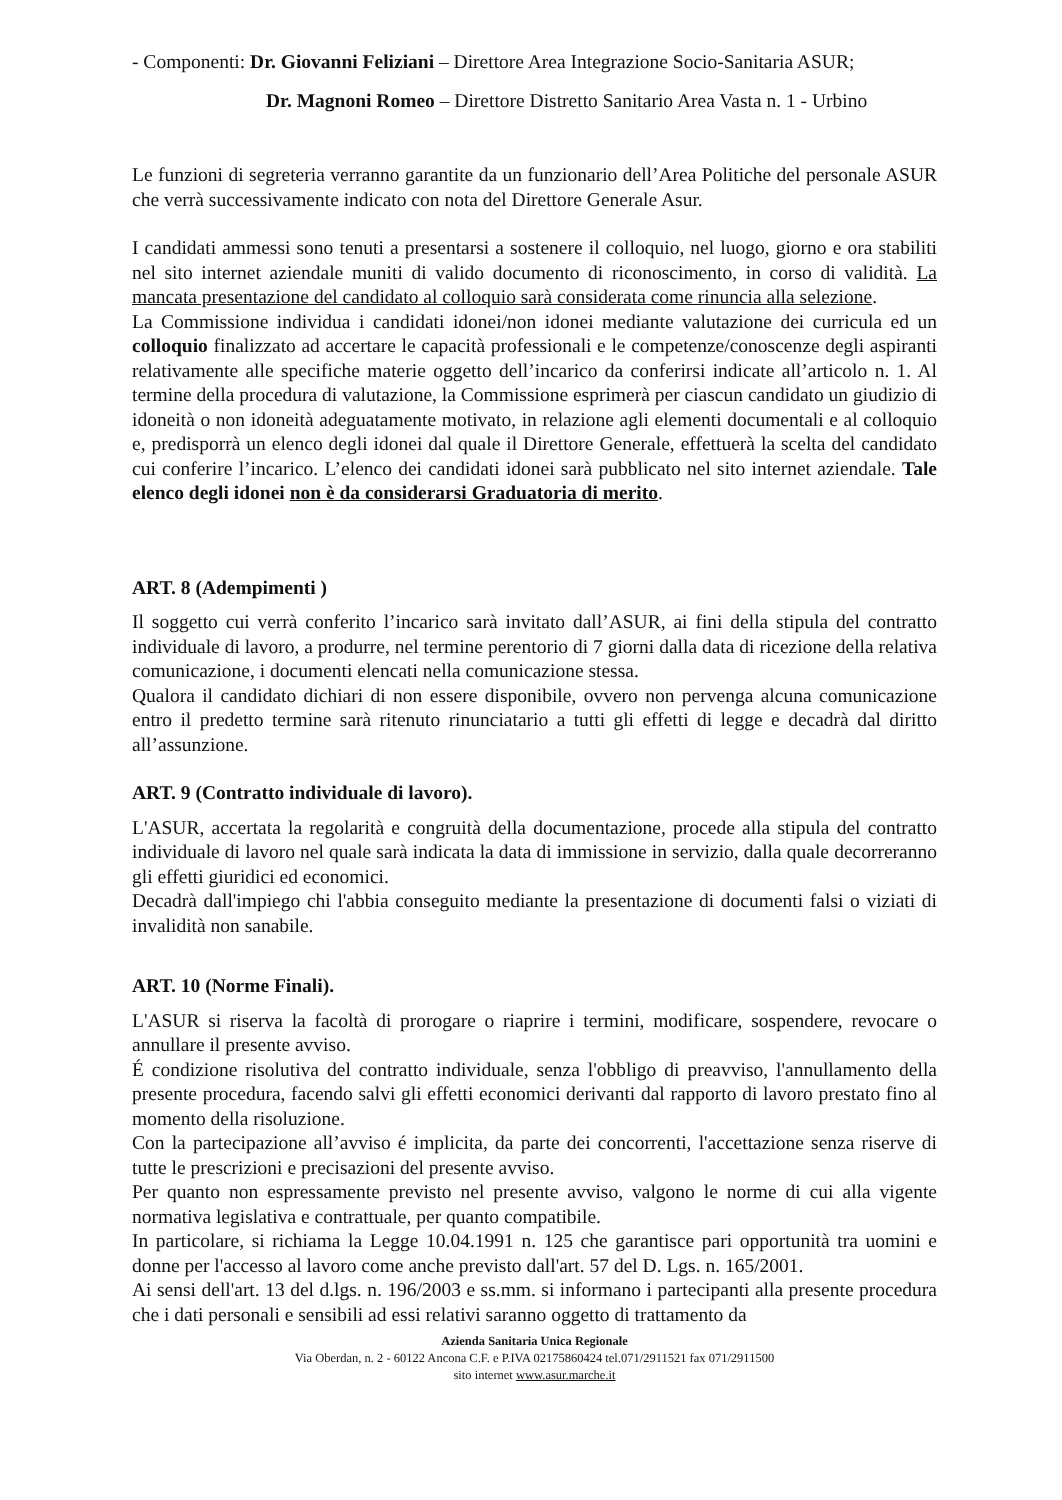- Componenti: Dr. Giovanni Feliziani – Direttore Area Integrazione Socio-Sanitaria ASUR;
Dr. Magnoni Romeo – Direttore Distretto Sanitario Area Vasta n. 1 - Urbino
Le funzioni di segreteria verranno garantite da un funzionario dell’Area Politiche del personale ASUR che verrà successivamente indicato con nota del Direttore Generale Asur.
I candidati ammessi sono tenuti a presentarsi a sostenere il colloquio, nel luogo, giorno e ora stabiliti nel sito internet aziendale muniti di valido documento di riconoscimento, in corso di validità. La mancata presentazione del candidato al colloquio sarà considerata come rinuncia alla selezione.
La Commissione individua i candidati idonei/non idonei mediante valutazione dei curricula ed un colloquio finalizzato ad accertare le capacità professionali e le competenze/conoscenze degli aspiranti relativamente alle specifiche materie oggetto dell’incarico da conferirsi indicate all’articolo n. 1. Al termine della procedura di valutazione, la Commissione esprimerà per ciascun candidato un giudizio di idoneità o non idoneità adeguatamente motivato, in relazione agli elementi documentali e al colloquio e, predisporrà un elenco degli idonei dal quale il Direttore Generale, effettuerà la scelta del candidato cui conferire l’incarico. L’elenco dei candidati idonei sarà pubblicato nel sito internet aziendale. Tale elenco degli idonei non è da considerarsi Graduatoria di merito.
ART. 8 (Adempimenti )
Il soggetto cui verrà conferito l’incarico sarà invitato dall’ASUR, ai fini della stipula del contratto individuale di lavoro, a produrre, nel termine perentorio di 7 giorni dalla data di ricezione della relativa comunicazione, i documenti elencati nella comunicazione stessa.
Qualora il candidato dichiari di non essere disponibile, ovvero non pervenga alcuna comunicazione entro il predetto termine sarà ritenuto rinunciatario a tutti gli effetti di legge e decadrà dal diritto all’assunzione.
ART. 9 (Contratto individuale di lavoro).
L'ASUR, accertata la regolarità e congruità della documentazione, procede alla stipula del contratto individuale di lavoro nel quale sarà indicata la data di immissione in servizio, dalla quale decorreranno gli effetti giuridici ed economici.
Decadrà dall'impiego chi l'abbia conseguito mediante la presentazione di documenti falsi o viziati di invalidità non sanabile.
ART. 10 (Norme Finali).
L'ASUR si riserva la facoltà di prorogare o riaprire i termini, modificare, sospendere, revocare o annullare il presente avviso.
É condizione risolutiva del contratto individuale, senza l'obbligo di preavviso, l'annullamento della presente procedura, facendo salvi gli effetti economici derivanti dal rapporto di lavoro prestato fino al momento della risoluzione.
Con la partecipazione all’avviso é implicita, da parte dei concorrenti, l'accettazione senza riserve di tutte le prescrizioni e precisazioni del presente avviso.
Per quanto non espressamente previsto nel presente avviso, valgono le norme di cui alla vigente normativa legislativa e contrattuale, per quanto compatibile.
In particolare, si richiama la Legge 10.04.1991 n. 125 che garantisce pari opportunità tra uomini e donne per l'accesso al lavoro come anche previsto dall'art. 57 del D. Lgs. n. 165/2001.
Ai sensi dell'art. 13 del d.lgs. n. 196/2003 e ss.mm. si informano i partecipanti alla presente procedura che i dati personali e sensibili ad essi relativi saranno oggetto di trattamento da
Azienda Sanitaria Unica Regionale
Via Oberdan, n. 2 - 60122 Ancona C.F. e P.IVA 02175860424 tel.071/2911521 fax 071/2911500
sito internet www.asur.marche.it